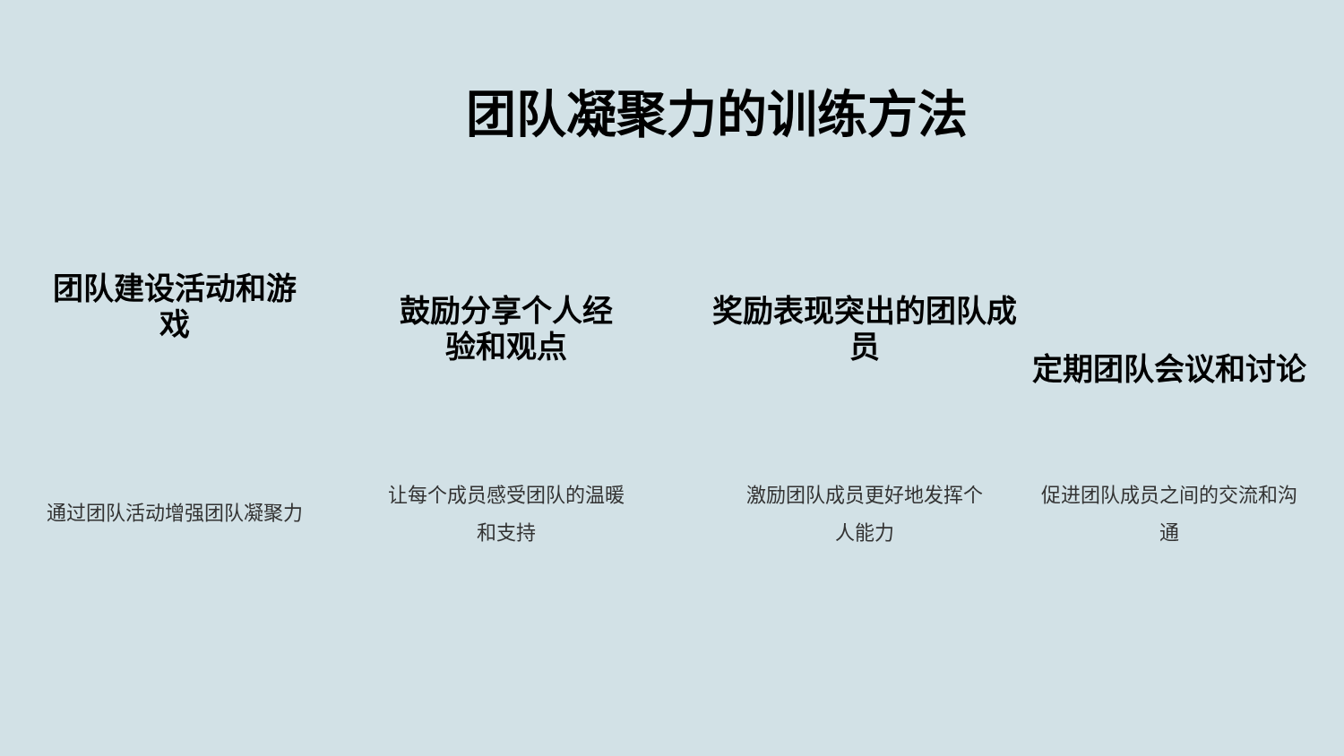团队凝聚力的训练方法
团队建设活动和游
戏
通过团队活动增强团队凝聚力
鼓励分享个人经
验和观点
让每个成员感受团队的温暖
和支持
奖励表现突出的团队成
员
激励团队成员更好地发挥个
人能力
定期团队会议和讨论
促进团队成员之间的交流和沟
通